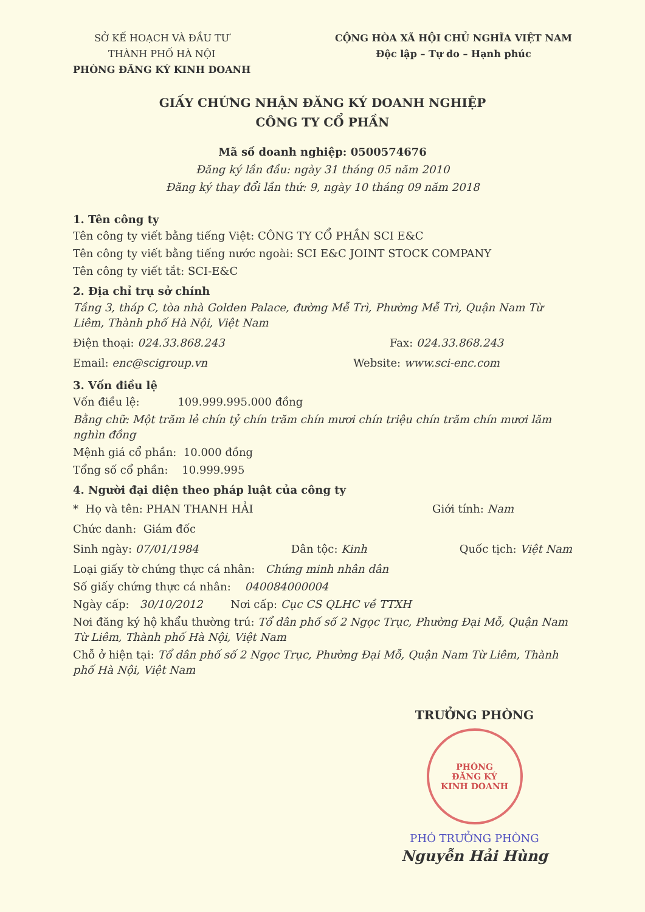SỞ KẾ HOẠCH VÀ ĐẦU TƯ
THÀNH PHỐ HÀ NỘI
PHÒNG ĐĂNG KÝ KINH DOANH
CỘNG HÒA XÃ HỘI CHỦ NGHĨA VIỆT NAM
Độc lập – Tự do – Hạnh phúc
GIẤY CHỨNG NHẬN ĐĂNG KÝ DOANH NGHIỆP
CÔNG TY CỔ PHẦN
Mã số doanh nghiệp: 0500574676
Đăng ký lần đầu: ngày 31 tháng 05 năm 2010
Đăng ký thay đổi lần thứ: 9, ngày 10 tháng 09 năm 2018
1. Tên công ty
Tên công ty viết bằng tiếng Việt: CÔNG TY CỔ PHẦN SCI E&C
Tên công ty viết bằng tiếng nước ngoài: SCI E&C JOINT STOCK COMPANY
Tên công ty viết tắt: SCI-E&C
2. Địa chỉ trụ sở chính
Tầng 3, tháp C, tòa nhà Golden Palace, đường Mễ Trì, Phường Mễ Trì, Quận Nam Từ Liêm, Thành phố Hà Nội, Việt Nam
Điện thoại: 024.33.868.243 Fax: 024.33.868.243
Email: enc@scigroup.vn Website: www.sci-enc.com
3. Vốn điều lệ
Vốn điều lệ: 109.999.995.000 đồng
Bằng chữ: Một trăm lẻ chín tỷ chín trăm chín mươi chín triệu chín trăm chín mươi lăm nghìn đồng
Mệnh giá cổ phần: 10.000 đồng
Tổng số cổ phần: 10.999.995
4. Người đại diện theo pháp luật của công ty
* Họ và tên: PHAN THANH HẢI Giới tính: Nam
Chức danh: Giám đốc
Sinh ngày: 07/01/1984 Dân tộc: Kinh Quốc tịch: Việt Nam
Loại giấy tờ chứng thực cá nhân: Chứng minh nhân dân
Số giấy chứng thực cá nhân: 040084000004
Ngày cấp: 30/10/2012 Nơi cấp: Cục CS QLHC về TTXH
Nơi đăng ký hộ khẩu thường trú: Tổ dân phố số 2 Ngọc Trục, Phường Đại Mỗ, Quận Nam Từ Liêm, Thành phố Hà Nội, Việt Nam
Chỗ ở hiện tại: Tổ dân phố số 2 Ngọc Trục, Phường Đại Mỗ, Quận Nam Từ Liêm, Thành phố Hà Nội, Việt Nam
TRƯỞNG PHÒNG
PHÒNG
ĐĂNG KÝ
KINH DOANH
PHÓ TRƯỞNG PHÒNG
Nguyễn Hải Hùng